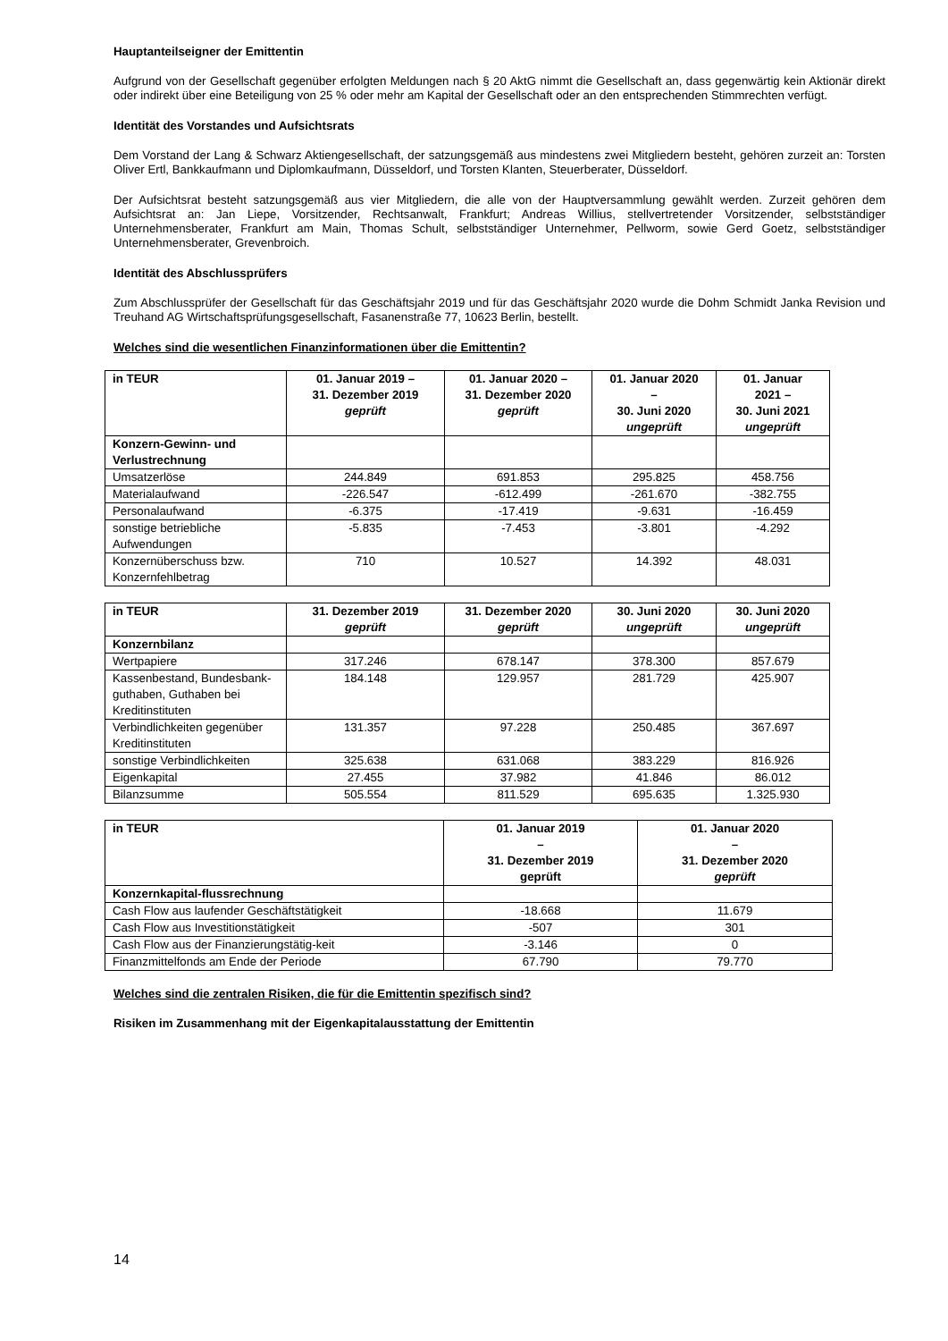Hauptanteilseigner der Emittentin
Aufgrund von der Gesellschaft gegenüber erfolgten Meldungen nach § 20 AktG nimmt die Gesellschaft an, dass gegenwärtig kein Aktionär direkt oder indirekt über eine Beteiligung von 25 % oder mehr am Kapital der Gesellschaft oder an den entsprechenden Stimmrechten verfügt.
Identität des Vorstandes und Aufsichtsrats
Dem Vorstand der Lang & Schwarz Aktiengesellschaft, der satzungsgemäß aus mindestens zwei Mitgliedern besteht, gehören zurzeit an: Torsten Oliver Ertl, Bankkaufmann und Diplomkaufmann, Düsseldorf, und Torsten Klanten, Steuerberater, Düsseldorf.
Der Aufsichtsrat besteht satzungsgemäß aus vier Mitgliedern, die alle von der Hauptversammlung gewählt werden. Zurzeit gehören dem Aufsichtsrat an: Jan Liepe, Vorsitzender, Rechtsanwalt, Frankfurt; Andreas Willius, stellvertretender Vorsitzender, selbstständiger Unternehmensberater, Frankfurt am Main, Thomas Schult, selbstständiger Unternehmer, Pellworm, sowie Gerd Goetz, selbstständiger Unternehmensberater, Grevenbroich.
Identität des Abschlussprüfers
Zum Abschlussprüfer der Gesellschaft für das Geschäftsjahr 2019 und für das Geschäftsjahr 2020 wurde die Dohm Schmidt Janka Revision und Treuhand AG Wirtschaftsprüfungsgesellschaft, Fasanenstraße 77, 10623 Berlin, bestellt.
Welches sind die wesentlichen Finanzinformationen über die Emittentin?
| in TEUR | 01. Januar 2019 – 31. Dezember 2019 geprüft | 01. Januar 2020 – 31. Dezember 2020 geprüft | 01. Januar 2020 – 30. Juni 2020 ungeprüft | 01. Januar 2021 – 30. Juni 2021 ungeprüft |
| --- | --- | --- | --- | --- |
| Konzern-Gewinn- und Verlustrechnung | | | | |
| Umsatzerlöse | 244.849 | 691.853 | 295.825 | 458.756 |
| Materialaufwand | -226.547 | -612.499 | -261.670 | -382.755 |
| Personalaufwand | -6.375 | -17.419 | -9.631 | -16.459 |
| sonstige betriebliche Aufwendungen | -5.835 | -7.453 | -3.801 | -4.292 |
| Konzernüberschuss bzw. Konzernfehlbetrag | 710 | 10.527 | 14.392 | 48.031 |
| in TEUR | 31. Dezember 2019 geprüft | 31. Dezember 2020 geprüft | 30. Juni 2020 ungeprüft | 30. Juni 2020 ungeprüft |
| --- | --- | --- | --- | --- |
| Konzernbilanz | | | | |
| Wertpapiere | 317.246 | 678.147 | 378.300 | 857.679 |
| Kassenbestand, Bundesbank-guthaben, Guthaben bei Kreditinstituten | 184.148 | 129.957 | 281.729 | 425.907 |
| Verbindlichkeiten gegenüber Kreditinstituten | 131.357 | 97.228 | 250.485 | 367.697 |
| sonstige Verbindlichkeiten | 325.638 | 631.068 | 383.229 | 816.926 |
| Eigenkapital | 27.455 | 37.982 | 41.846 | 86.012 |
| Bilanzsumme | 505.554 | 811.529 | 695.635 | 1.325.930 |
| in TEUR | 01. Januar 2019 – 31. Dezember 2019 geprüft | 01. Januar 2020 – 31. Dezember 2020 geprüft |
| --- | --- | --- |
| Konzernkapital-flussrechnung | | |
| Cash Flow aus laufender Geschäftstätigkeit | -18.668 | 11.679 |
| Cash Flow aus Investitionstätigkeit | -507 | 301 |
| Cash Flow aus der Finanzierungstätig-keit | -3.146 | 0 |
| Finanzmittelfonds am Ende der Periode | 67.790 | 79.770 |
Welches sind die zentralen Risiken, die für die Emittentin spezifisch sind?
Risiken im Zusammenhang mit der Eigenkapitalausstattung der Emittentin
14